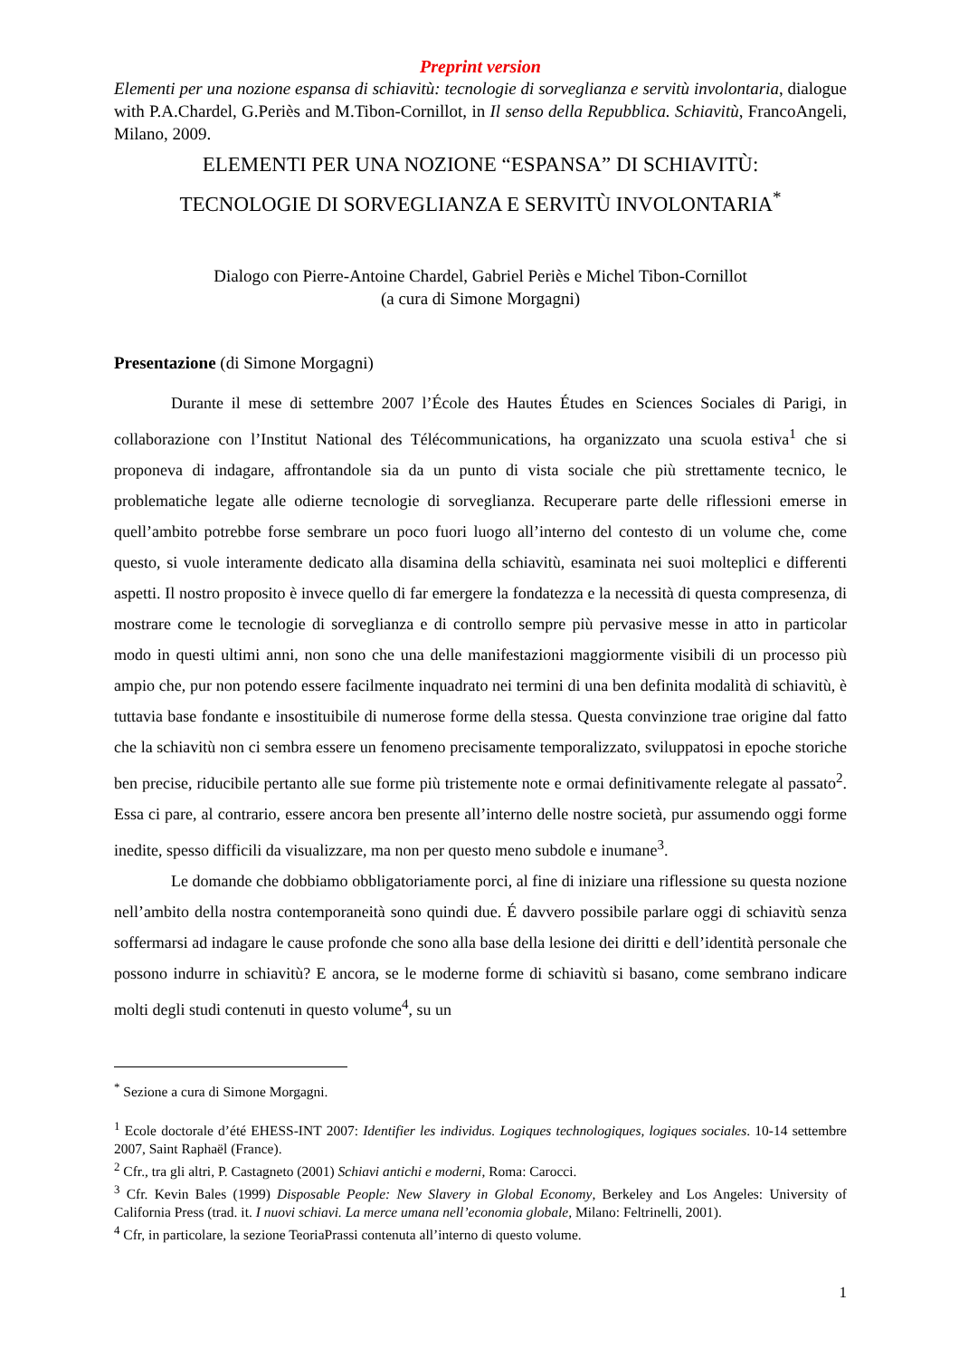Preprint version
Elementi per una nozione espansa di schiavitù: tecnologie di sorveglianza e servitù involontaria, dialogue with P.A.Chardel, G.Periès and M.Tibon-Cornillot, in Il senso della Repubblica. Schiavitù, FrancoAngeli, Milano, 2009.
ELEMENTI PER UNA NOZIONE “ESPANSA” DI SCHIAVITÙ:
TECNOLOGIE DI SORVEGLIANZA E SERVITÙ INVOLONTARIA<sup>*</sup>
Dialogo con Pierre-Antoine Chardel, Gabriel Periès e Michel Tibon-Cornillot
(a cura di Simone Morgagni)
Presentazione (di Simone Morgagni)
Durante il mese di settembre 2007 l’École des Hautes Études en Sciences Sociales di Parigi, in collaborazione con l’Institut National des Télécommunications, ha organizzato una scuola estiva<sup>1</sup> che si proponeva di indagare, affrontandole sia da un punto di vista sociale che più strettamente tecnico, le problematiche legate alle odierne tecnologie di sorveglianza. Recuperare parte delle riflessioni emerse in quell’ambito potrebbe forse sembrare un poco fuori luogo all’interno del contesto di un volume che, come questo, si vuole interamente dedicato alla disamina della schiavitù, esaminata nei suoi molteplici e differenti aspetti. Il nostro proposito è invece quello di far emergere la fondatezza e la necessità di questa compresenza, di mostrare come le tecnologie di sorveglianza e di controllo sempre più pervasive messe in atto in particolar modo in questi ultimi anni, non sono che una delle manifestazioni maggiormente visibili di un processo più ampio che, pur non potendo essere facilmente inquadrato nei termini di una ben definita modalità di schiavitù, è tuttavia base fondante e insostituibile di numerose forme della stessa. Questa convinzione trae origine dal fatto che la schiavitù non ci sembra essere un fenomeno precisamente temporalizzato, sviluppatosi in epoche storiche ben precise, riducibile pertanto alle sue forme più tristemente note e ormai definitivamente relegate al passato<sup>2</sup>. Essa ci pare, al contrario, essere ancora ben presente all’interno delle nostre società, pur assumendo oggi forme inedite, spesso difficili da visualizzare, ma non per questo meno subdole e inumane<sup>3</sup>.
Le domande che dobbiamo obbligatoriamente porci, al fine di iniziare una riflessione su questa nozione nell’ambito della nostra contemporaneità sono quindi due. É davvero possibile parlare oggi di schiavitù senza soffermarsi ad indagare le cause profonde che sono alla base della lesione dei diritti e dell’identità personale che possono indurre in schiavitù? E ancora, se le moderne forme di schiavitù si basano, come sembrano indicare molti degli studi contenuti in questo volume<sup>4</sup>, su un
<sup>*</sup> Sezione a cura di Simone Morgagni.
<sup>1</sup> Ecole doctorale d’été EHESS-INT 2007: Identifier les individus. Logiques technologiques, logiques sociales. 10-14 settembre 2007, Saint Raphaël (France).
<sup>2</sup> Cfr., tra gli altri, P. Castagneto (2001) Schiavi antichi e moderni, Roma: Carocci.
<sup>3</sup> Cfr. Kevin Bales (1999) Disposable People: New Slavery in Global Economy, Berkeley and Los Angeles: University of California Press (trad. it. I nuovi schiavi. La merce umana nell’economia globale, Milano: Feltrinelli, 2001).
<sup>4</sup> Cfr, in particolare, la sezione TeoriaPrassi contenuta all’interno di questo volume.
1